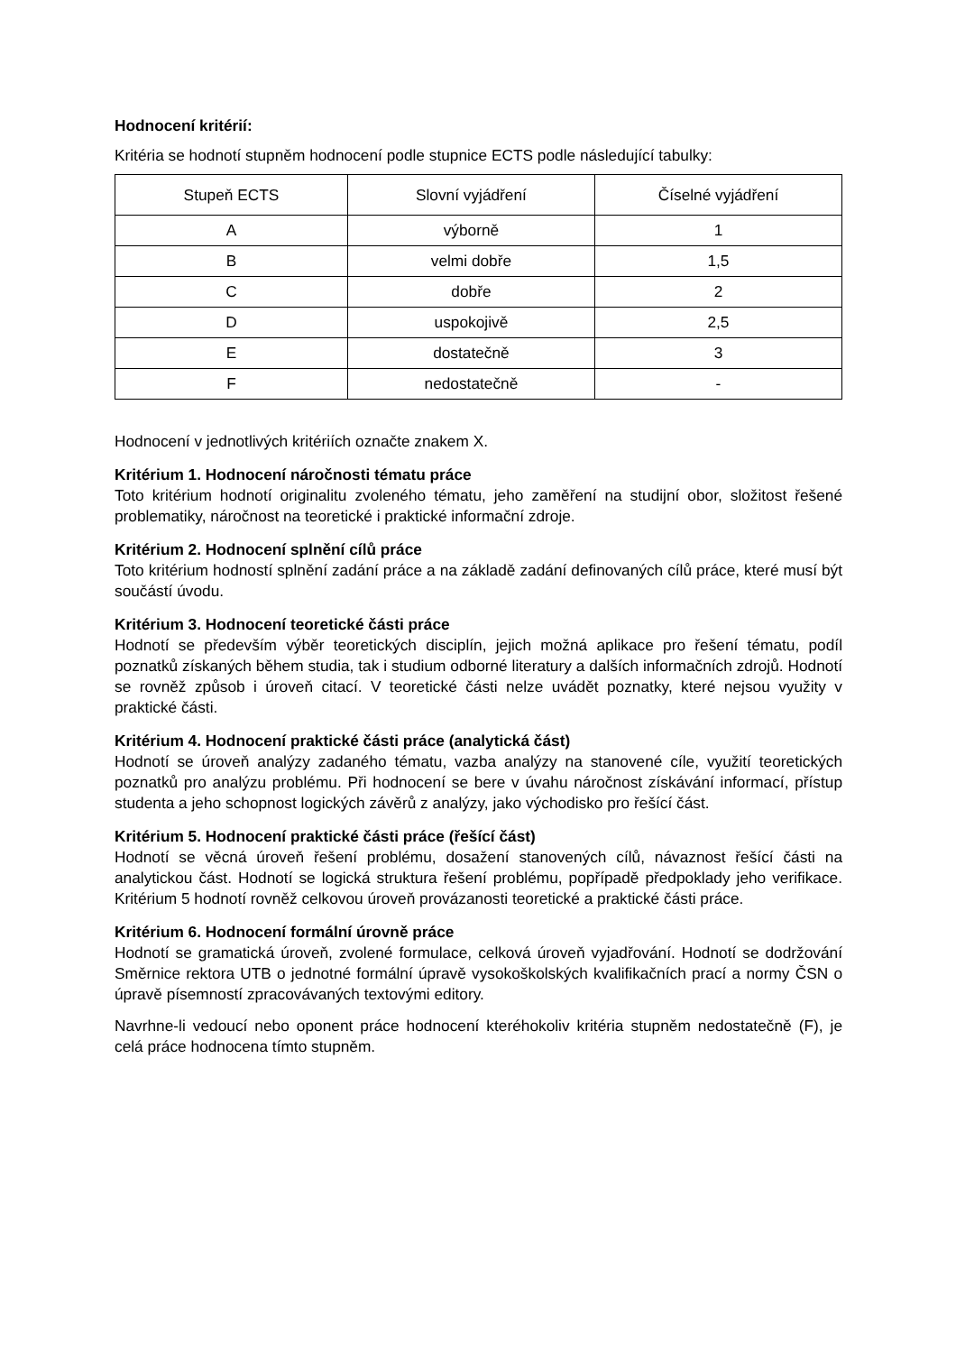Hodnocení kritérií:
Kritéria se hodnotí stupněm hodnocení podle stupnice ECTS podle následující tabulky:
| Stupeň ECTS | Slovní vyjádření | Číselné vyjádření |
| --- | --- | --- |
| A | výborně | 1 |
| B | velmi dobře | 1,5 |
| C | dobře | 2 |
| D | uspokojivě | 2,5 |
| E | dostatečně | 3 |
| F | nedostatečně | - |
Hodnocení v jednotlivých kritériích označte znakem X.
Kritérium 1. Hodnocení náročnosti tématu práce
Toto kritérium hodnotí originalitu zvoleného tématu, jeho zaměření na studijní obor, složitost řešené problematiky, náročnost na teoretické i praktické informační zdroje.
Kritérium 2. Hodnocení splnění cílů práce
Toto kritérium hodností splnění zadání práce a na základě zadání definovaných cílů práce, které musí být součástí úvodu.
Kritérium 3. Hodnocení teoretické části práce
Hodnotí se především výběr teoretických disciplín, jejich možná aplikace pro řešení tématu, podíl poznatků získaných během studia, tak i studium odborné literatury a dalších informačních zdrojů. Hodnotí se rovněž způsob i úroveň citací. V teoretické části nelze uvádět poznatky, které nejsou využity v praktické části.
Kritérium 4. Hodnocení praktické části práce (analytická část)
Hodnotí se úroveň analýzy zadaného tématu, vazba analýzy na stanovené cíle, využití teoretických poznatků pro analýzu problému. Při hodnocení se bere v úvahu náročnost získávání informací, přístup studenta a jeho schopnost logických závěrů z analýzy, jako východisko pro řešící část.
Kritérium 5. Hodnocení praktické části práce (řešící část)
Hodnotí se věcná úroveň řešení problému, dosažení stanovených cílů, návaznost řešící části na analytickou část. Hodnotí se logická struktura řešení problému, popřípadě předpoklady jeho verifikace. Kritérium 5 hodnotí rovněž celkovou úroveň provázanosti teoretické a praktické části práce.
Kritérium 6. Hodnocení formální úrovně práce
Hodnotí se gramatická úroveň, zvolené formulace, celková úroveň vyjadřování. Hodnotí se dodržování Směrnice rektora UTB o jednotné formální úpravě vysokoškolských kvalifikačních prací a normy ČSN o úpravě písemností zpracovávaných textovými editory.
Navrhne-li vedoucí nebo oponent práce hodnocení kteréhokoliv kritéria stupněm nedostatečně (F), je celá práce hodnocena tímto stupněm.